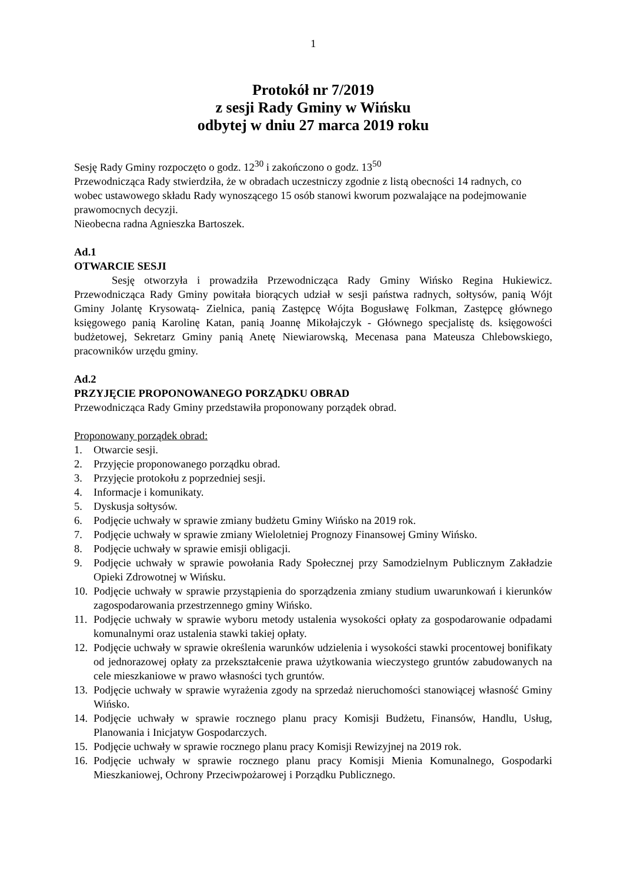1
Protokół nr 7/2019
z sesji Rady Gminy w Wińsku
odbytej w dniu 27 marca 2019 roku
Sesję Rady Gminy rozpoczęto o godz. 12<sup>30</sup> i zakończono o godz. 13<sup>50</sup>
Przewodnicząca Rady stwierdziła, że w obradach uczestniczy zgodnie z listą obecności 14 radnych, co wobec ustawowego składu Rady wynoszącego 15 osób stanowi kworum pozwalające na podejmowanie prawomocnych decyzji.
Nieobecna radna Agnieszka Bartoszek.
Ad.1
OTWARCIE SESJI
Sesję otworzyła i prowadziła Przewodnicząca Rady Gminy Wińsko Regina Hukiewicz. Przewodnicząca Rady Gminy powitała biorących udział w sesji państwa radnych, sołtysów, panią Wójt Gminy Jolantę Krysowatą- Zielnica, panią Zastępcę Wójta Bogusławę Folkman, Zastępcę głównego księgowego panią Karolinę Katan, panią Joannę Mikołajczyk - Głównego specjalistę ds. księgowości budżetowej, Sekretarz Gminy panią Anetę Niewiarowską, Mecenasa pana Mateusza Chlebowskiego, pracowników urzędu gminy.
Ad.2
PRZYJĘCIE PROPONOWANEGO PORZĄDKU OBRAD
Przewodnicząca Rady Gminy przedstawiła proponowany porządek obrad.
Proponowany porządek obrad:
1. Otwarcie sesji.
2. Przyjęcie proponowanego porządku obrad.
3. Przyjęcie protokołu z poprzedniej sesji.
4. Informacje i komunikaty.
5. Dyskusja sołtysów.
6. Podjęcie uchwały w sprawie zmiany budżetu Gminy Wińsko na 2019 rok.
7. Podjęcie uchwały w sprawie zmiany Wieloletniej Prognozy Finansowej Gminy Wińsko.
8. Podjęcie uchwały w sprawie emisji obligacji.
9. Podjęcie uchwały w sprawie powołania Rady Społecznej przy Samodzielnym Publicznym Zakładzie Opieki Zdrowotnej w Wińsku.
10. Podjęcie uchwały w sprawie przystąpienia do sporządzenia zmiany studium uwarunkowań i kierunków zagospodarowania przestrzennego gminy Wińsko.
11. Podjęcie uchwały w sprawie wyboru metody ustalenia wysokości opłaty za gospodarowanie odpadami komunalnymi oraz ustalenia stawki takiej opłaty.
12. Podjęcie uchwały w sprawie określenia warunków udzielenia i wysokości stawki procentowej bonifikaty od jednorazowej opłaty za przekształcenie prawa użytkowania wieczystego gruntów zabudowanych na cele mieszkaniowe w prawo własności tych gruntów.
13. Podjęcie uchwały w sprawie wyrażenia zgody na sprzedaż nieruchomości stanowiącej własność Gminy Wińsko.
14. Podjęcie uchwały w sprawie rocznego planu pracy Komisji Budżetu, Finansów, Handlu, Usług, Planowania i Inicjatyw Gospodarczych.
15. Podjęcie uchwały w sprawie rocznego planu pracy Komisji Rewizyjnej na 2019 rok.
16. Podjęcie uchwały w sprawie rocznego planu pracy Komisji Mienia Komunalnego, Gospodarki Mieszkaniowej, Ochrony Przeciwpożarowej i Porządku Publicznego.